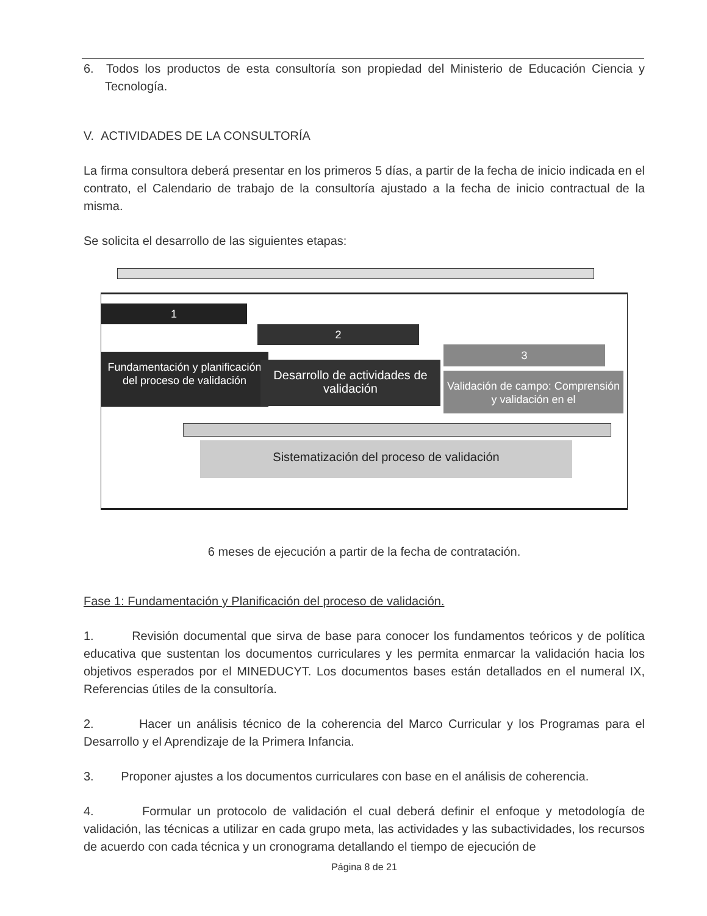6. Todos los productos de esta consultoría son propiedad del Ministerio de Educación Ciencia y Tecnología.
V. ACTIVIDADES DE LA CONSULTORÍA
La firma consultora deberá presentar en los primeros 5 días, a partir de la fecha de inicio indicada en el contrato, el Calendario de trabajo de la consultoría ajustado a la fecha de inicio contractual de la misma.
Se solicita el desarrollo de las siguientes etapas:
1
2
3
Fundamentación y planificación del proceso de validación
Desarrollo de actividades de validación
Validación de campo: Comprensión y validación en el
Sistematización del proceso de validación
6 meses de ejecución a partir de la fecha de contratación.
Fase 1: Fundamentación y Planificación del proceso de validación.
1. Revisión documental que sirva de base para conocer los fundamentos teóricos y de política educativa que sustentan los documentos curriculares y les permita enmarcar la validación hacia los objetivos esperados por el MINEDUCYT. Los documentos bases están detallados en el numeral IX, Referencias útiles de la consultoría.
2. Hacer un análisis técnico de la coherencia del Marco Curricular y los Programas para el Desarrollo y el Aprendizaje de la Primera Infancia.
3. Proponer ajustes a los documentos curriculares con base en el análisis de coherencia.
4. Formular un protocolo de validación el cual deberá definir el enfoque y metodología de validación, las técnicas a utilizar en cada grupo meta, las actividades y las subactividades, los recursos de acuerdo con cada técnica y un cronograma detallando el tiempo de ejecución de
Página 8 de 21